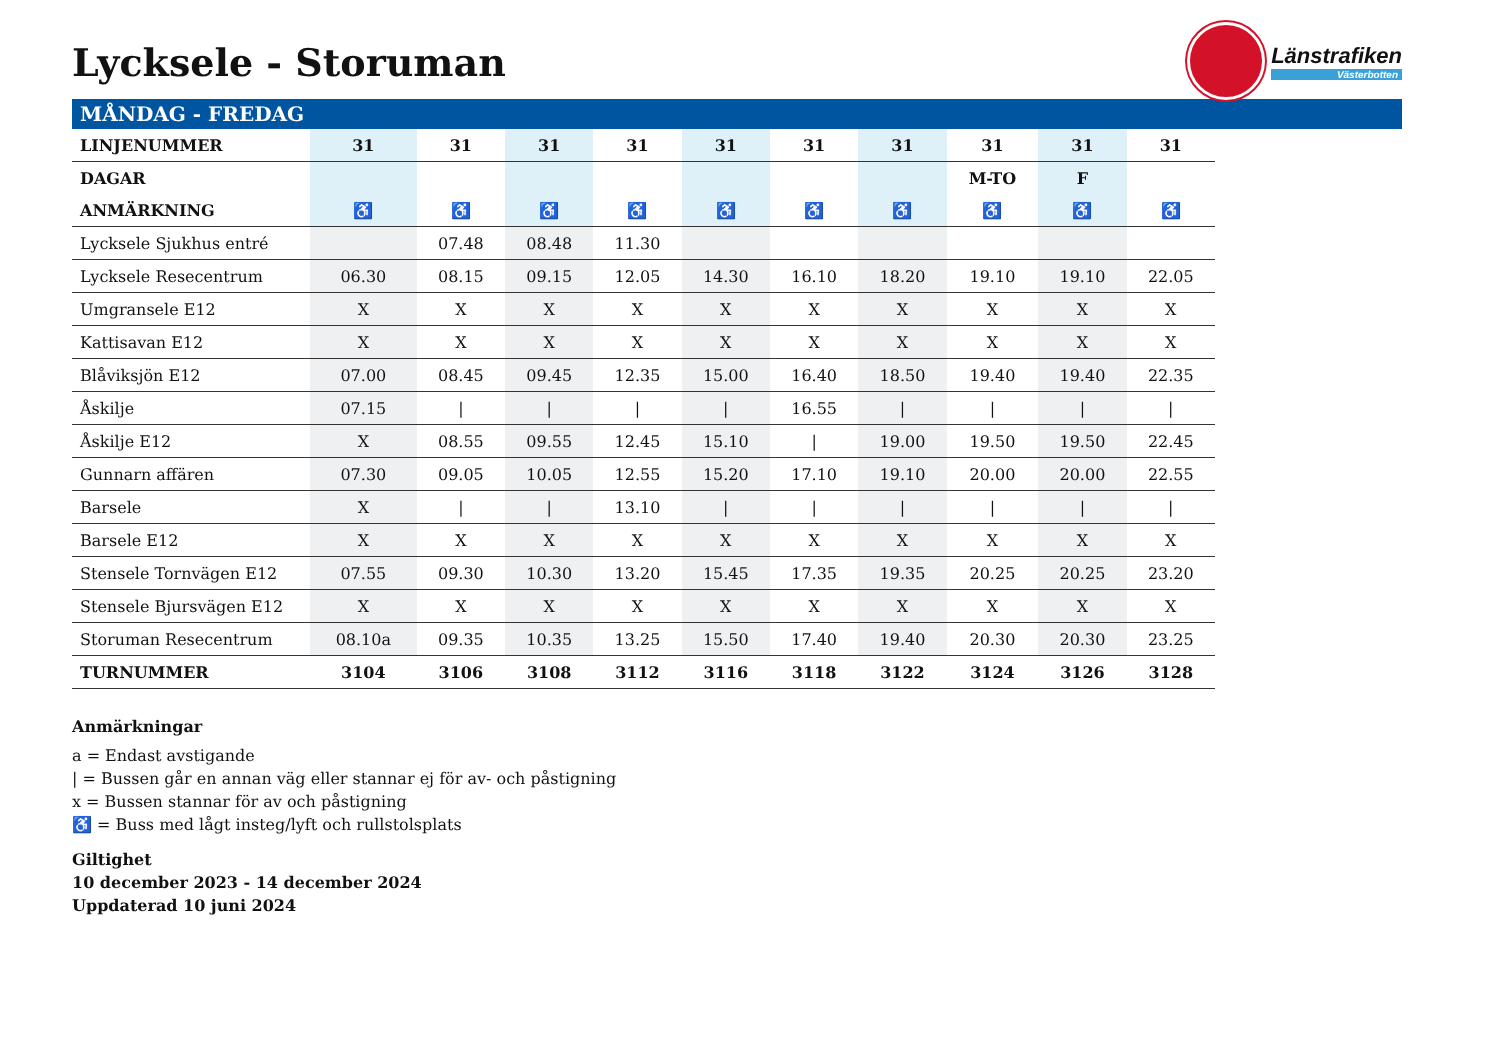Lycksele - Storuman
Länstrafiken
Västerbotten
MÅNDAG - FREDAG
| LINJENUMMER | 31 | 31 | 31 | 31 | 31 | 31 | 31 | 31 | 31 | 31 |
| --- | --- | --- | --- | --- | --- | --- | --- | --- | --- | --- |
| DAGAR | | | | | | | | M-TO | F | |
| ANMÄRKNING | ♿ | ♿ | ♿ | ♿ | ♿ | ♿ | ♿ | ♿ | ♿ | ♿ |
| Lycksele Sjukhus entré | | 07.48 | 08.48 | 11.30 | | | | | | |
| Lycksele Resecentrum | 06.30 | 08.15 | 09.15 | 12.05 | 14.30 | 16.10 | 18.20 | 19.10 | 19.10 | 22.05 |
| Umgransele E12 | X | X | X | X | X | X | X | X | X | X |
| Kattisavan E12 | X | X | X | X | X | X | X | X | X | X |
| Blåviksjön E12 | 07.00 | 08.45 | 09.45 | 12.35 | 15.00 | 16.40 | 18.50 | 19.40 | 19.40 | 22.35 |
| Åskilje | 07.15 | / | / | / | / | 16.55 | / | / | / | / |
| Åskilje E12 | X | 08.55 | 09.55 | 12.45 | 15.10 | / | 19.00 | 19.50 | 19.50 | 22.45 |
| Gunnarn affären | 07.30 | 09.05 | 10.05 | 12.55 | 15.20 | 17.10 | 19.10 | 20.00 | 20.00 | 22.55 |
| Barsele | X | / | / | 13.10 | / | / | / | / | / | / |
| Barsele E12 | X | X | X | X | X | X | X | X | X | X |
| Stensele Tornvägen E12 | 07.55 | 09.30 | 10.30 | 13.20 | 15.45 | 17.35 | 19.35 | 20.25 | 20.25 | 23.20 |
| Stensele Bjursvägen E12 | X | X | X | X | X | X | X | X | X | X |
| Storuman Resecentrum | 08.10a | 09.35 | 10.35 | 13.25 | 15.50 | 17.40 | 19.40 | 20.30 | 20.30 | 23.25 |
| TURNUMMER | 3104 | 3106 | 3108 | 3112 | 3116 | 3118 | 3122 | 3124 | 3126 | 3128 |
Anmärkningar
a = Endast avstigande
| = Bussen går en annan väg eller stannar ej för av- och påstigning
x = Bussen stannar för av och påstigning
♿ = Buss med lågt insteg/lyft och rullstolsplats
Giltighet
10 december 2023 - 14 december 2024
Uppdaterad 10 juni 2024